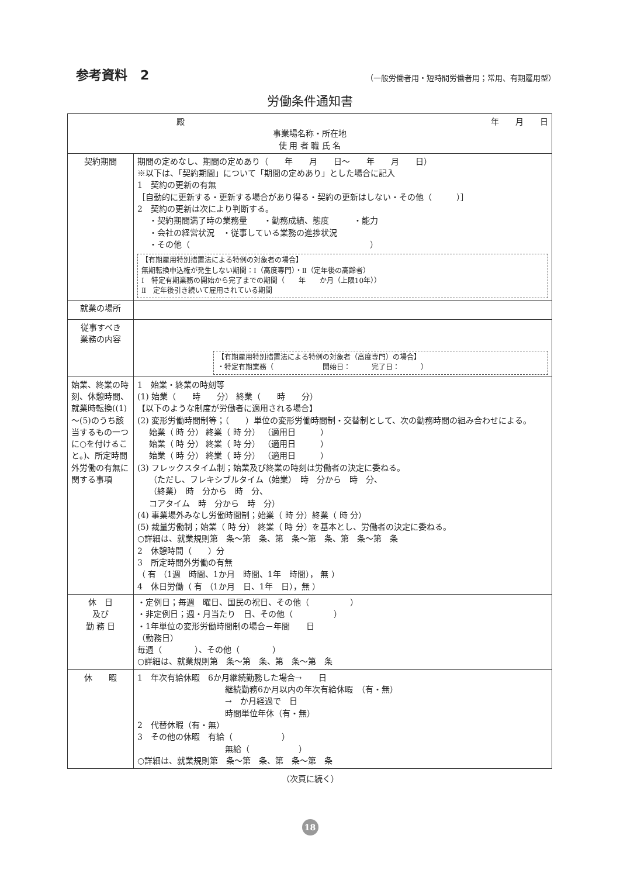参考資料　2
（一般労働者用・短時間労働者用；常用、有期雇用型）
労働条件通知書
| 殿 年 月 日 事業場名称・所在地 使 用 者 職 氏 名 | |
| 契約期間 | 期間の定めなし、期間の定めあり（ 年 月 日～ 年 月 日） ※以下は、「契約期間」について「期間の定めあり」とした場合に記入 1 契約の更新の有無 ［自動的に更新する・更新する場合があり得る・契約の更新はしない・その他（ ）］ 2 契約の更新は次により判断する。 ・契約期間満了時の業務量 ・勤務成績、態度 ・能力 ・会社の経営状況 ・従事している業務の進捗状況 ・その他（ ） 【有期雇用特別措置法による特例の対象者の場合】 無期転換申込権が発生しない期間：Ⅰ（高度専門）・Ⅱ（定年後の高齢者） Ⅰ 特定有期業務の開始から完了までの期間（ 年 か月（上限10年）） Ⅱ 定年後引き続いて雇用されている期間 |
| 就業の場所 | |
| 従事すべき 業務の内容 | 【有期雇用特別措置法による特例の対象者（高度専門）の場合】 ・特定有期業務（ 開始日： 完了日： ） |
| 始業、終業の時刻、休憩時間、就業時転換((1)～(5)のうち該当するもの一つに○を付けること。)、所定時間外労働の有無に関する事項 | 1 始業・終業の時刻等 (1) 始業（ 時 分） 終業（ 時 分） 【以下のような制度が労働者に適用される場合】 (2) 変形労働時間制等；（ ）単位の変形労働時間制・交替制として、次の勤務時間の組み合わせによる。 始業（ 時 分） 終業（ 時 分） （適用日 ） 始業（ 時 分） 終業（ 時 分） （適用日 ） 始業（ 時 分） 終業（ 時 分） （適用日 ） (3) フレックスタイム制；始業及び終業の時刻は労働者の決定に委ねる。 （ただし、フレキシブルタイム（始業） 時 分から 時 分、 （終業） 時 分から 時 分、 コアタイム 時 分から 時 分） (4) 事業場外みなし労働時間制；始業（ 時 分）終業（ 時 分） (5) 裁量労働制；始業（ 時 分） 終業（ 時 分）を基本とし、労働者の決定に委ねる。 ○詳細は、就業規則第 条～第 条、第 条～第 条、第 条～第 条 2 休憩時間（ ）分 3 所定時間外労働の有無 （ 有 （1週 時間、1か月 時間、1年 時間）， 無 ） 4 休日労働（ 有 （1か月 日、1年 日），無 ） |
| 休 日 及び 勤 務 日 | ・定例日；毎週 曜日、国民の祝日、その他（ ） ・非定例日；週・月当たり 日、その他（ ） ・1年単位の変形労働時間制の場合－年間 日 （勤務日） 毎週（ ）、その他（ ） ○詳細は、就業規則第 条～第 条、第 条～第 条 |
| 休 暇 | 1 年次有給休暇 6か月継続勤務した場合→ 日 継続勤務6か月以内の年次有給休暇 （有・無） → か月経過で 日 時間単位年休（有・無） 2 代替休暇（有・無） 3 その他の休暇 有給（ ） 無給（ ） ○詳細は、就業規則第 条～第 条、第 条～第 条 |
（次頁に続く）
18